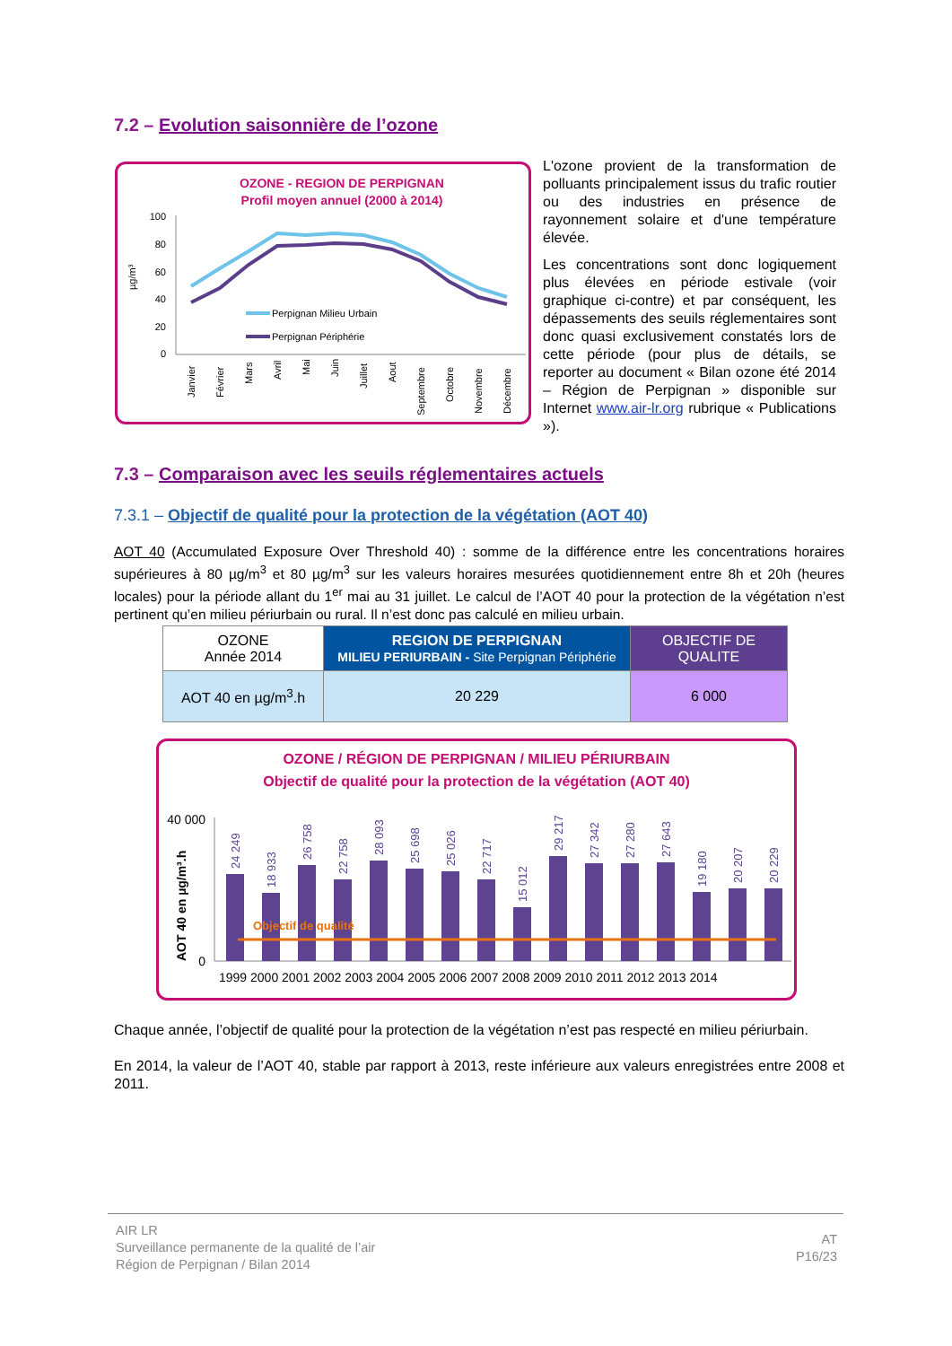7.2 – Evolution saisonnière de l’ozone
OZONE - REGION DE PERPIGNAN
Profil moyen annuel (2000 à 2014)
100
80
60
40
20
0
µg/m³
Perpignan Milieu Urbain
Perpignan Périphérie
Janvier
Février
Mars
Avril
Mai
Juin
Juillet
Aout
Septembre
Octobre
Novembre
Décembre
L'ozone provient de la transformation de polluants principalement issus du trafic routier ou des industries en présence de rayonnement solaire et d'une température élevée.
Les concentrations sont donc logiquement plus élevées en période estivale (voir graphique ci-contre) et par conséquent, les dépassements des seuils réglementaires sont donc quasi exclusivement constatés lors de cette période (pour plus de détails, se reporter au document « Bilan ozone été 2014 – Région de Perpignan » disponible sur Internet www.air-lr.org rubrique « Publications »).
7.3 – Comparaison avec les seuils réglementaires actuels
7.3.1 – Objectif de qualité pour la protection de la végétation (AOT 40)
AOT 40 (Accumulated Exposure Over Threshold 40) : somme de la différence entre les concentrations horaires supérieures à 80 µg/m<sup>3</sup> et 80 µg/m<sup>3</sup> sur les valeurs horaires mesurées quotidiennement entre 8h et 20h (heures locales) pour la période allant du 1<sup>er</sup> mai au 31 juillet. Le calcul de l’AOT 40 pour la protection de la végétation n’est pertinent qu’en milieu périurbain ou rural. Il n’est donc pas calculé en milieu urbain.
| OZONE Année 2014 | REGION DE PERPIGNAN MILIEU PERIURBAIN - Site Perpignan Périphérie | OBJECTIF DE QUALITE |
| AOT 40 en µg/m<sup>3</sup>.h | 20 229 | 6 000 |
OZONE / RÉGION DE PERPIGNAN / MILIEU PÉRIURBAIN
Objectif de qualité pour la protection de la végétation (AOT 40)
40 000
0
AOT 40 en µg/m³.h
Objectif de qualité
24 249
18 933
26 758
22 758
28 093
25 698
25 026
22 717
15 012
29 217
27 342
27 280
27 643
19 180
20 207
20 229
1999 2000 2001 2002 2003 2004 2005 2006 2007 2008 2009 2010 2011 2012 2013 2014
Chaque année, l’objectif de qualité pour la protection de la végétation n’est pas respecté en milieu périurbain.
En 2014, la valeur de l’AOT 40, stable par rapport à 2013, reste inférieure aux valeurs enregistrées entre 2008 et 2011.
AIR LR
Surveillance permanente de la qualité de l’air
Région de Perpignan / Bilan 2014
AT
P16/23